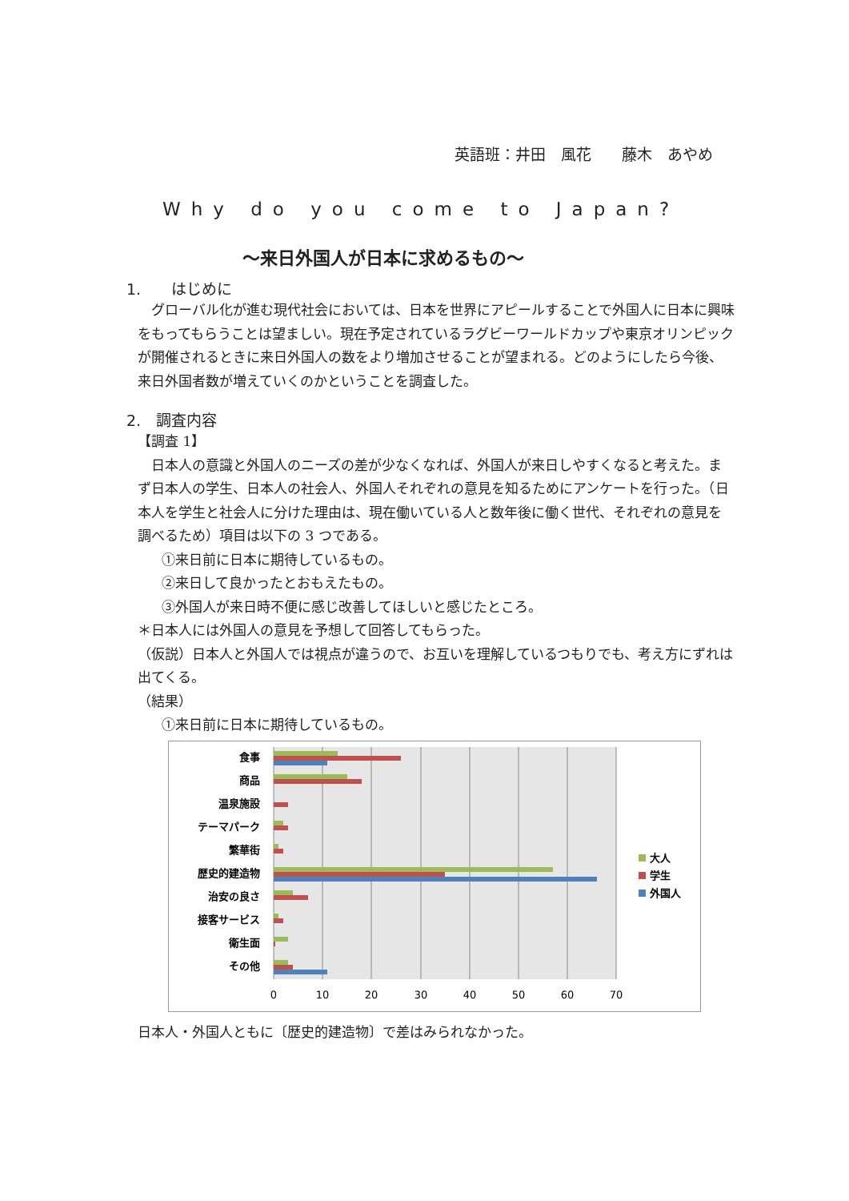英語班：井田　風花　　藤木　あやめ
Why do you come to Japan?
～来日外国人が日本に求めるもの～
1.　　はじめに
　グローバル化が進む現代社会においては、日本を世界にアピールすることで外国人に日本に興味をもってもらうことは望ましい。現在予定されているラグビーワールドカップや東京オリンピックが開催されるときに来日外国人の数をより増加させることが望まれる。どのようにしたら今後、来日外国者数が増えていくのかということを調査した。
2.　調査内容
【調査 1】
　日本人の意識と外国人のニーズの差が少なくなれば、外国人が来日しやすくなると考えた。まず日本人の学生、日本人の社会人、外国人それぞれの意見を知るためにアンケートを行った。（日本人を学生と社会人に分けた理由は、現在働いている人と数年後に働く世代、それぞれの意見を調べるため）項目は以下の 3 つである。
①来日前に日本に期待しているもの。
②来日して良かったとおもえたもの。
③外国人が来日時不便に感じ改善してほしいと感じたところ。
＊日本人には外国人の意見を予想して回答してもらった。
（仮説）日本人と外国人では視点が違うので、お互いを理解しているつもりでも、考え方にずれは出てくる。
（結果）
①来日前に日本に期待しているもの。
食事
商品
温泉施設
テーマパーク
繁華街
歴史的建造物
治安の良さ
接客サービス
衛生面
その他
0
10
20
30
40
50
60
70
大人
学生
外国人
日本人・外国人ともに〔歴史的建造物〕で差はみられなかった。